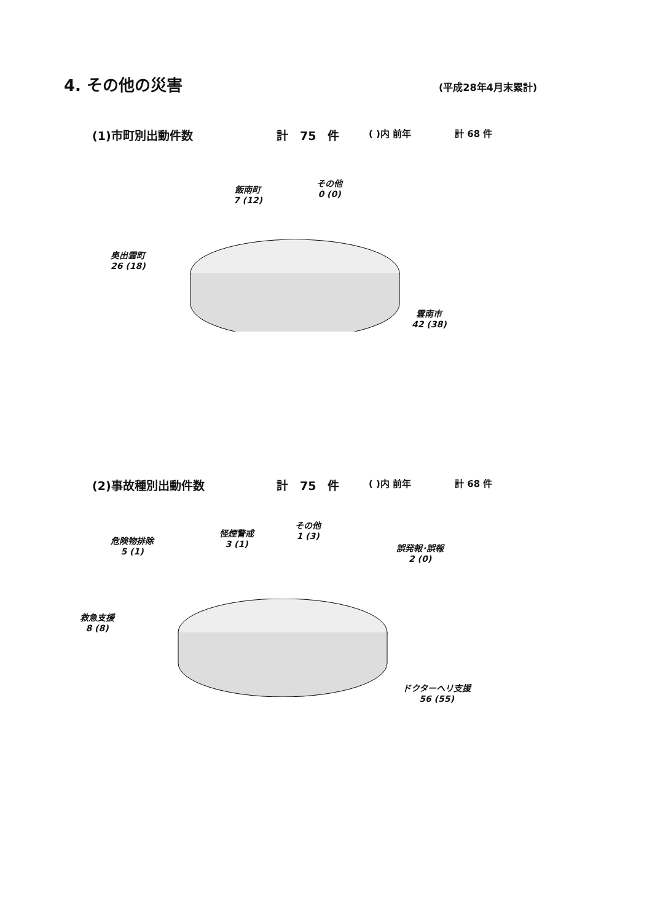4. その他の災害 (平成28年4月末累計)
(1)市町別出動件数 計　75　件
( )内 前年 計 68 件
飯南町
7 (12)
その他
0 (0)
奥出雲町
26 (18)
雲南市
42 (38)
(2)事故種別出動件数 計　75　件
( )内 前年 計 68 件
危険物排除
5 (1)
怪煙警戒
3 (1)
その他
1 (3)
誤発報･誤報
2 (0)
救急支援
8 (8)
ドクターヘリ支援
56 (55)